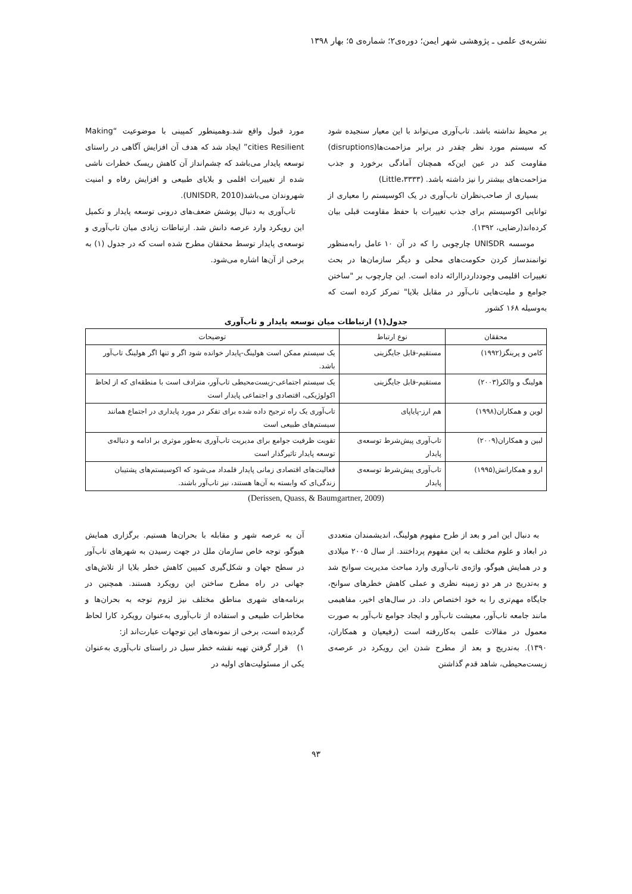نشریه‌ی علمی ـ پژوهشی شهر ایمن؛ دوره‌ی۲؛ شماره‌ی ۵؛ بهار ۱۳۹۸
بر محیط نداشته باشد. تاب‌آوری می‌تواند با این معیار سنجیده شود که سیستم مورد نظر چقدر در برابر مزاحمت‌ها(disruptions) مقاومت کند در عین این‌که همچنان آمادگی برخورد و جذب مزاحمت‌های بیشتر را نیز داشته باشد. (Little،۳۳۳۳)
بسیاری از صاحب‌نظران تاب‌آوری در یک اکوسیستم را معیاری از توانایی اکوسیستم برای جذب تغییرات با حفظ مقاومت قبلی بیان کرده‌اند(رضایی، ۱۳۹۲).
موسسه UNISDR چارچوبی را که در آن ۱۰ عامل رابه‌منظور توانمندساز کردن حکومت‌های محلی و دیگر سازمان‌ها در بحث تغییرات اقلیمی وجودداردراارائه داده است. این چارچوب بر "ساختن جوامع و ملیت‌هایی تاب‌آور در مقابل بلایا" تمرکز کرده است که به‌وسیله ۱۶۸ کشور
مورد قبول واقع شد.وهمینطور کمپینی با موضوعیت “Making cities Resilient” ایجاد شد که هدف آن افزایش آگاهی در راستای توسعه پایدار می‌باشد که چشم‌انداز آن کاهش ریسک خطرات ناشی شده از تغییرات اقلمی و بلایای طبیعی و افزایش رفاه و امنیت شهروندان می‌باشد(UNISDR, 2010).
تاب‌آوری به دنبال پوشش ضعف‌های درونی توسعه پایدار و تکمیل این رویکرد وارد عرصه دانش شد. ارتباطات زیادی میان تاب‌آوری و توسعه‌ی پایدار توسط محققان مطرح شده است که در جدول (۱) به برخی از آن‌ها اشاره می‌شود.
جدول(۱) ارتباطات میان توسعه پایدار و تاب‌آوری
| محققان | نوع ارتباط | توضیحات |
| --- | --- | --- |
| کامن و پرینگز(۱۹۹۲) | مستقیم-قابل جایگزینی | یک سیستم ممکن است هولینگ-پایدار خوانده شود اگر و تنها اگر هولینگ تاب‌آور باشد. |
| هولینگ و والکر(۲۰۰۳) | مستقیم-قابل جایگزینی | یک سیستم اجتماعی-زیست‌محیطی تاب‌آور، مترادف است با منطقه‌ای که از لحاظ اکولوژیکی، اقتصادی و اجتماعی پایدار است |
| لوین و همکاران(۱۹۹۸) | هم ارز-پایاپای | تاب‌آوری یک راه ترجیح داده شده برای تفکر در مورد پایداری در اجتماع همانند سیستم‌های طبیعی است |
| لبین و همکاران(۲۰۰۹) | تاب‌آوری پیش‌شرط توسعه‌ی پایدار | تقویت ظرفیت جوامع برای مدیریت تاب‌آوری به‌طور موثری بر ادامه و دنباله‌ی توسعه پایدار تاثیرگذار است |
| ارو و همکارانش(۱۹۹۵) | تاب‌آوری پیش‌شرط توسعه‌ی پایدار | فعالیت‌های اقتصادی زمانی پایدار قلمداد می‌شود که اکوسیستم‌های پشتیبان زندگی‌ای که وابسته به آن‌ها هستند، نیز تاب‌آور باشند. |
(Derissen, Quass, & Baumgartner, 2009)
به دنبال این امر و بعد از طرح مفهوم هولینگ، اندیشمندان متعددی در ابعاد و علوم مختلف به این مفهوم پرداختند. از سال ۲۰۰۵ میلادی و در همایش هیوگو، واژه‌ی تاب‌آوری وارد مباحث مدیریت سوانح شد و به‌تدریج در هر دو زمینه نظری و عملی کاهش خطرهای سوانح، جایگاه مهم‌تری را به خود اختصاص داد. در سال‌های اخیر، مفاهیمی مانند جامعه تاب‌آور، معیشت تاب‌آور و ایجاد جوامع تاب‌آور به صورت معمول در مقالات علمی به‌کاررفته است (رفیعیان و همکاران، ۱۳۹۰). به‌تدریج و بعد از مطرح شدن این رویکرد در عرصه‌ی زیست‌محیطی، شاهد قدم گذاشتن
آن به عرصه شهر و مقابله با بحران‌ها هستیم. برگزاری همایش هیوگو، توجه خاص سازمان ملل در جهت رسیدن به شهرهای تاب‌آور در سطح جهان و شکل‌گیری کمپین کاهش خطر بلایا از تلاش‌های جهانی در راه مطرح ساختن این رویکرد هستند. همچنین در برنامه‌های شهری مناطق مختلف نیز لزوم توجه به بحران‌ها و مخاطرات طبیعی و استفاده از تاب‌آوری به‌عنوان رویکرد کارا لحاظ گردیده است، برخی از نمونه‌های این توجهات عبارت‌اند از:
۱) قرار گرفتن تهیه نقشه خطر سیل در راستای تاب‌آوری به‌عنوان یکی از مسئولیت‌های اولیه در
۹۳